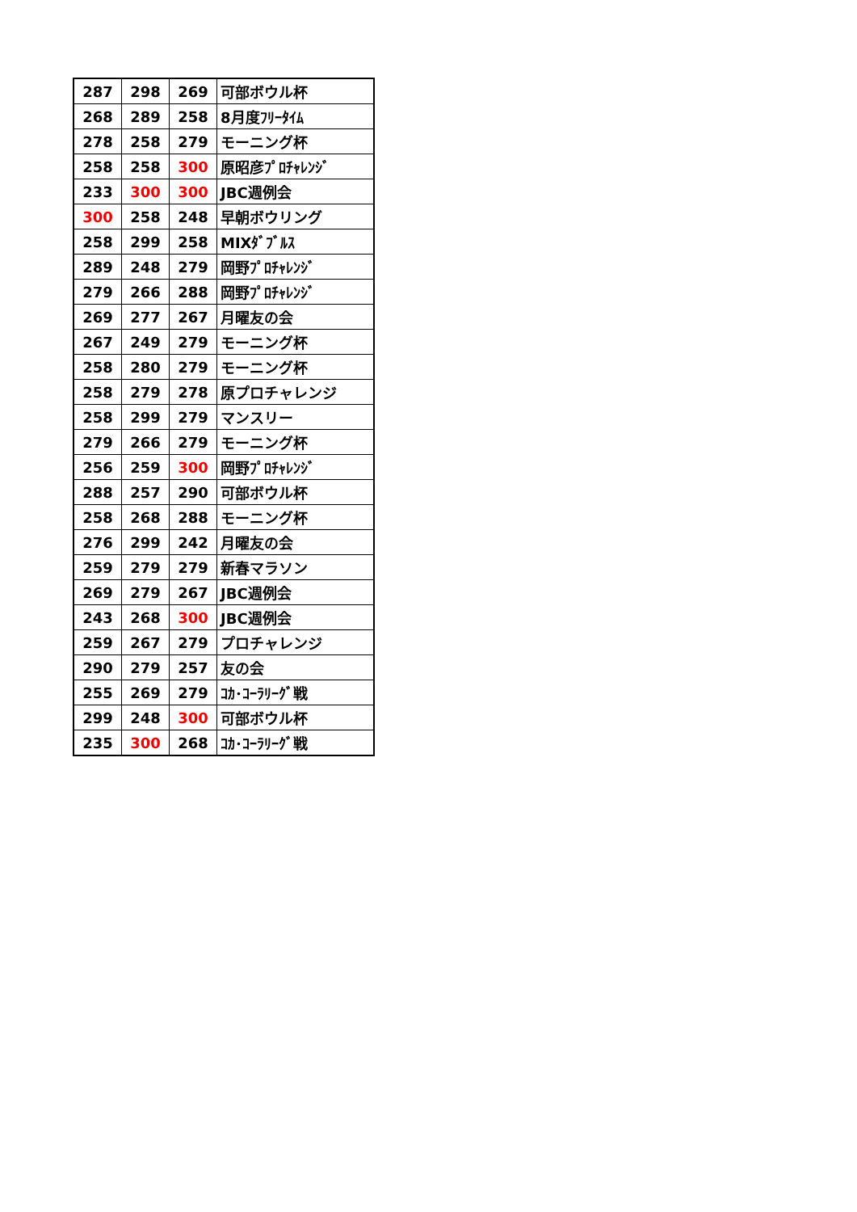| 287 | 298 | 269 | 可部ボウル杯 |
| 268 | 289 | 258 | 8月度ﾌﾘｰﾀｲﾑ |
| 278 | 258 | 279 | モーニング杯 |
| 258 | 258 | 300 | 原昭彦ﾌﾟﾛﾁｬﾚﾝｼﾞ |
| 233 | 300 | 300 | JBC週例会 |
| 300 | 258 | 248 | 早朝ボウリング |
| 258 | 299 | 258 | MIXﾀﾞﾌﾞﾙｽ |
| 289 | 248 | 279 | 岡野ﾌﾟﾛﾁｬﾚﾝｼﾞ |
| 279 | 266 | 288 | 岡野ﾌﾟﾛﾁｬﾚﾝｼﾞ |
| 269 | 277 | 267 | 月曜友の会 |
| 267 | 249 | 279 | モーニング杯 |
| 258 | 280 | 279 | モーニング杯 |
| 258 | 279 | 278 | 原プロチャレンジ |
| 258 | 299 | 279 | マンスリー |
| 279 | 266 | 279 | モーニング杯 |
| 256 | 259 | 300 | 岡野ﾌﾟﾛﾁｬﾚﾝｼﾞ |
| 288 | 257 | 290 | 可部ボウル杯 |
| 258 | 268 | 288 | モーニング杯 |
| 276 | 299 | 242 | 月曜友の会 |
| 259 | 279 | 279 | 新春マラソン |
| 269 | 279 | 267 | JBC週例会 |
| 243 | 268 | 300 | JBC週例会 |
| 259 | 267 | 279 | プロチャレンジ |
| 290 | 279 | 257 | 友の会 |
| 255 | 269 | 279 | ｺｶ･ｺｰﾗﾘｰｸﾞ戦 |
| 299 | 248 | 300 | 可部ボウル杯 |
| 235 | 300 | 268 | ｺｶ･ｺｰﾗﾘｰｸﾞ戦 |